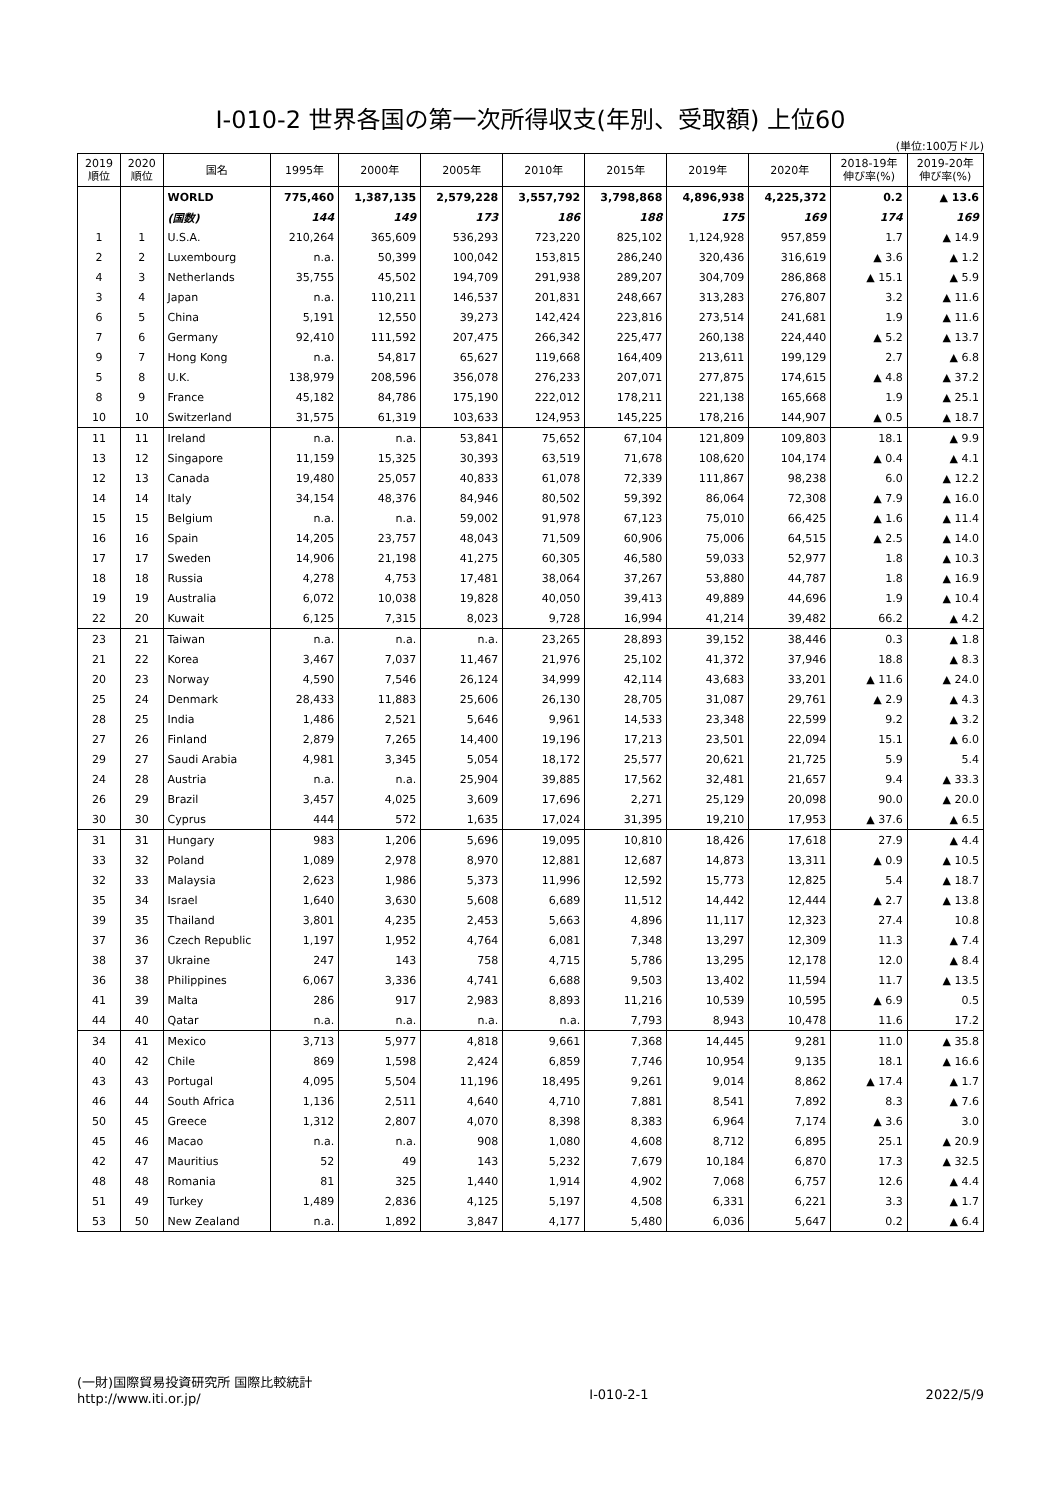Ⅰ-010-2 世界各国の第一次所得収支(年別、受取額) 上位60
(単位:100万ドル)
| 2019 順位 | 2020 順位 | 国名 | 1995年 | 2000年 | 2005年 | 2010年 | 2015年 | 2019年 | 2020年 | 2018-19年 伸び率(%) | 2019-20年 伸び率(%) |
| --- | --- | --- | --- | --- | --- | --- | --- | --- | --- | --- | --- |
| | | WORLD | 775,460 | 1,387,135 | 2,579,228 | 3,557,792 | 3,798,868 | 4,896,938 | 4,225,372 | 0.2 | ▲ 13.6 |
| | | (国数) | 144 | 149 | 173 | 186 | 188 | 175 | 169 | 174 | 169 |
| 1 | 1 | U.S.A. | 210,264 | 365,609 | 536,293 | 723,220 | 825,102 | 1,124,928 | 957,859 | 1.7 | ▲ 14.9 |
| 2 | 2 | Luxembourg | n.a. | 50,399 | 100,042 | 153,815 | 286,240 | 320,436 | 316,619 | ▲ 3.6 | ▲ 1.2 |
| 4 | 3 | Netherlands | 35,755 | 45,502 | 194,709 | 291,938 | 289,207 | 304,709 | 286,868 | ▲ 15.1 | ▲ 5.9 |
| 3 | 4 | Japan | n.a. | 110,211 | 146,537 | 201,831 | 248,667 | 313,283 | 276,807 | 3.2 | ▲ 11.6 |
| 6 | 5 | China | 5,191 | 12,550 | 39,273 | 142,424 | 223,816 | 273,514 | 241,681 | 1.9 | ▲ 11.6 |
| 7 | 6 | Germany | 92,410 | 111,592 | 207,475 | 266,342 | 225,477 | 260,138 | 224,440 | ▲ 5.2 | ▲ 13.7 |
| 9 | 7 | Hong Kong | n.a. | 54,817 | 65,627 | 119,668 | 164,409 | 213,611 | 199,129 | 2.7 | ▲ 6.8 |
| 5 | 8 | U.K. | 138,979 | 208,596 | 356,078 | 276,233 | 207,071 | 277,875 | 174,615 | ▲ 4.8 | ▲ 37.2 |
| 8 | 9 | France | 45,182 | 84,786 | 175,190 | 222,012 | 178,211 | 221,138 | 165,668 | 1.9 | ▲ 25.1 |
| 10 | 10 | Switzerland | 31,575 | 61,319 | 103,633 | 124,953 | 145,225 | 178,216 | 144,907 | ▲ 0.5 | ▲ 18.7 |
| 11 | 11 | Ireland | n.a. | n.a. | 53,841 | 75,652 | 67,104 | 121,809 | 109,803 | 18.1 | ▲ 9.9 |
| 13 | 12 | Singapore | 11,159 | 15,325 | 30,393 | 63,519 | 71,678 | 108,620 | 104,174 | ▲ 0.4 | ▲ 4.1 |
| 12 | 13 | Canada | 19,480 | 25,057 | 40,833 | 61,078 | 72,339 | 111,867 | 98,238 | 6.0 | ▲ 12.2 |
| 14 | 14 | Italy | 34,154 | 48,376 | 84,946 | 80,502 | 59,392 | 86,064 | 72,308 | ▲ 7.9 | ▲ 16.0 |
| 15 | 15 | Belgium | n.a. | n.a. | 59,002 | 91,978 | 67,123 | 75,010 | 66,425 | ▲ 1.6 | ▲ 11.4 |
| 16 | 16 | Spain | 14,205 | 23,757 | 48,043 | 71,509 | 60,906 | 75,006 | 64,515 | ▲ 2.5 | ▲ 14.0 |
| 17 | 17 | Sweden | 14,906 | 21,198 | 41,275 | 60,305 | 46,580 | 59,033 | 52,977 | 1.8 | ▲ 10.3 |
| 18 | 18 | Russia | 4,278 | 4,753 | 17,481 | 38,064 | 37,267 | 53,880 | 44,787 | 1.8 | ▲ 16.9 |
| 19 | 19 | Australia | 6,072 | 10,038 | 19,828 | 40,050 | 39,413 | 49,889 | 44,696 | 1.9 | ▲ 10.4 |
| 22 | 20 | Kuwait | 6,125 | 7,315 | 8,023 | 9,728 | 16,994 | 41,214 | 39,482 | 66.2 | ▲ 4.2 |
| 23 | 21 | Taiwan | n.a. | n.a. | n.a. | 23,265 | 28,893 | 39,152 | 38,446 | 0.3 | ▲ 1.8 |
| 21 | 22 | Korea | 3,467 | 7,037 | 11,467 | 21,976 | 25,102 | 41,372 | 37,946 | 18.8 | ▲ 8.3 |
| 20 | 23 | Norway | 4,590 | 7,546 | 26,124 | 34,999 | 42,114 | 43,683 | 33,201 | ▲ 11.6 | ▲ 24.0 |
| 25 | 24 | Denmark | 28,433 | 11,883 | 25,606 | 26,130 | 28,705 | 31,087 | 29,761 | ▲ 2.9 | ▲ 4.3 |
| 28 | 25 | India | 1,486 | 2,521 | 5,646 | 9,961 | 14,533 | 23,348 | 22,599 | 9.2 | ▲ 3.2 |
| 27 | 26 | Finland | 2,879 | 7,265 | 14,400 | 19,196 | 17,213 | 23,501 | 22,094 | 15.1 | ▲ 6.0 |
| 29 | 27 | Saudi Arabia | 4,981 | 3,345 | 5,054 | 18,172 | 25,577 | 20,621 | 21,725 | 5.9 | 5.4 |
| 24 | 28 | Austria | n.a. | n.a. | 25,904 | 39,885 | 17,562 | 32,481 | 21,657 | 9.4 | ▲ 33.3 |
| 26 | 29 | Brazil | 3,457 | 4,025 | 3,609 | 17,696 | 2,271 | 25,129 | 20,098 | 90.0 | ▲ 20.0 |
| 30 | 30 | Cyprus | 444 | 572 | 1,635 | 17,024 | 31,395 | 19,210 | 17,953 | ▲ 37.6 | ▲ 6.5 |
| 31 | 31 | Hungary | 983 | 1,206 | 5,696 | 19,095 | 10,810 | 18,426 | 17,618 | 27.9 | ▲ 4.4 |
| 33 | 32 | Poland | 1,089 | 2,978 | 8,970 | 12,881 | 12,687 | 14,873 | 13,311 | ▲ 0.9 | ▲ 10.5 |
| 32 | 33 | Malaysia | 2,623 | 1,986 | 5,373 | 11,996 | 12,592 | 15,773 | 12,825 | 5.4 | ▲ 18.7 |
| 35 | 34 | Israel | 1,640 | 3,630 | 5,608 | 6,689 | 11,512 | 14,442 | 12,444 | ▲ 2.7 | ▲ 13.8 |
| 39 | 35 | Thailand | 3,801 | 4,235 | 2,453 | 5,663 | 4,896 | 11,117 | 12,323 | 27.4 | 10.8 |
| 37 | 36 | Czech Republic | 1,197 | 1,952 | 4,764 | 6,081 | 7,348 | 13,297 | 12,309 | 11.3 | ▲ 7.4 |
| 38 | 37 | Ukraine | 247 | 143 | 758 | 4,715 | 5,786 | 13,295 | 12,178 | 12.0 | ▲ 8.4 |
| 36 | 38 | Philippines | 6,067 | 3,336 | 4,741 | 6,688 | 9,503 | 13,402 | 11,594 | 11.7 | ▲ 13.5 |
| 41 | 39 | Malta | 286 | 917 | 2,983 | 8,893 | 11,216 | 10,539 | 10,595 | ▲ 6.9 | 0.5 |
| 44 | 40 | Qatar | n.a. | n.a. | n.a. | n.a. | 7,793 | 8,943 | 10,478 | 11.6 | 17.2 |
| 34 | 41 | Mexico | 3,713 | 5,977 | 4,818 | 9,661 | 7,368 | 14,445 | 9,281 | 11.0 | ▲ 35.8 |
| 40 | 42 | Chile | 869 | 1,598 | 2,424 | 6,859 | 7,746 | 10,954 | 9,135 | 18.1 | ▲ 16.6 |
| 43 | 43 | Portugal | 4,095 | 5,504 | 11,196 | 18,495 | 9,261 | 9,014 | 8,862 | ▲ 17.4 | ▲ 1.7 |
| 46 | 44 | South Africa | 1,136 | 2,511 | 4,640 | 4,710 | 7,881 | 8,541 | 7,892 | 8.3 | ▲ 7.6 |
| 50 | 45 | Greece | 1,312 | 2,807 | 4,070 | 8,398 | 8,383 | 6,964 | 7,174 | ▲ 3.6 | 3.0 |
| 45 | 46 | Macao | n.a. | n.a. | 908 | 1,080 | 4,608 | 8,712 | 6,895 | 25.1 | ▲ 20.9 |
| 42 | 47 | Mauritius | 52 | 49 | 143 | 5,232 | 7,679 | 10,184 | 6,870 | 17.3 | ▲ 32.5 |
| 48 | 48 | Romania | 81 | 325 | 1,440 | 1,914 | 4,902 | 7,068 | 6,757 | 12.6 | ▲ 4.4 |
| 51 | 49 | Turkey | 1,489 | 2,836 | 4,125 | 5,197 | 4,508 | 6,331 | 6,221 | 3.3 | ▲ 1.7 |
| 53 | 50 | New Zealand | n.a. | 1,892 | 3,847 | 4,177 | 5,480 | 6,036 | 5,647 | 0.2 | ▲ 6.4 |
(一財)国際貿易投資研究所 国際比較統計
http://www.iti.or.jp/
Ⅰ-010-2-1
2022/5/9